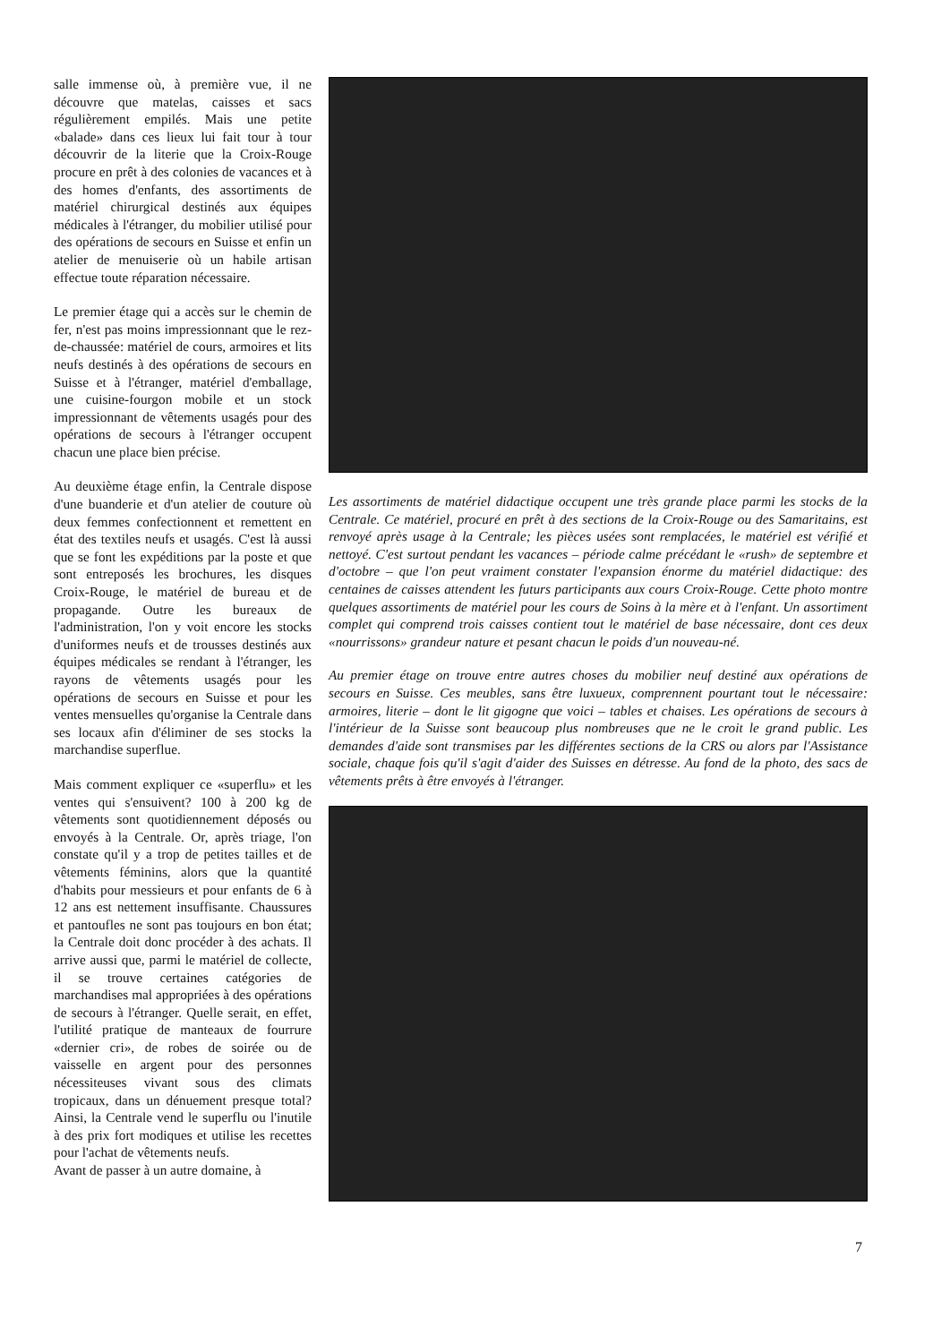salle immense où, à première vue, il ne découvre que matelas, caisses et sacs régulièrement empilés. Mais une petite «balade» dans ces lieux lui fait tour à tour découvrir de la literie que la Croix-Rouge procure en prêt à des colonies de vacances et à des homes d'enfants, des assortiments de matériel chirurgical destinés aux équipes médicales à l'étranger, du mobilier utilisé pour des opérations de secours en Suisse et enfin un atelier de menuiserie où un habile artisan effectue toute réparation nécessaire.
Le premier étage qui a accès sur le chemin de fer, n'est pas moins impressionnant que le rez-de-chaussée: matériel de cours, armoires et lits neufs destinés à des opérations de secours en Suisse et à l'étranger, matériel d'emballage, une cuisine-fourgon mobile et un stock impressionnant de vêtements usagés pour des opérations de secours à l'étranger occupent chacun une place bien précise.
Au deuxième étage enfin, la Centrale dispose d'une buanderie et d'un atelier de couture où deux femmes confectionnent et remettent en état des textiles neufs et usagés. C'est là aussi que se font les expéditions par la poste et que sont entreposés les brochures, les disques Croix-Rouge, le matériel de bureau et de propagande. Outre les bureaux de l'administration, l'on y voit encore les stocks d'uniformes neufs et de trousses destinés aux équipes médicales se rendant à l'étranger, les rayons de vêtements usagés pour les opérations de secours en Suisse et pour les ventes mensuelles qu'organise la Centrale dans ses locaux afin d'éliminer de ses stocks la marchandise superflue.
Mais comment expliquer ce «superflu» et les ventes qui s'ensuivent? 100 à 200 kg de vêtements sont quotidiennement déposés ou envoyés à la Centrale. Or, après triage, l'on constate qu'il y a trop de petites tailles et de vêtements féminins, alors que la quantité d'habits pour messieurs et pour enfants de 6 à 12 ans est nettement insuffisante. Chaussures et pantoufles ne sont pas toujours en bon état; la Centrale doit donc procéder à des achats. Il arrive aussi que, parmi le matériel de collecte, il se trouve certaines catégories de marchandises mal appropriées à des opérations de secours à l'étranger. Quelle serait, en effet, l'utilité pratique de manteaux de fourrure «dernier cri», de robes de soirée ou de vaisselle en argent pour des personnes nécessiteuses vivant sous des climats tropicaux, dans un dénuement presque total? Ainsi, la Centrale vend le superflu ou l'inutile à des prix fort modiques et utilise les recettes pour l'achat de vêtements neufs.
Avant de passer à un autre domaine, à
Les assortiments de matériel didactique occupent une très grande place parmi les stocks de la Centrale. Ce matériel, procuré en prêt à des sections de la Croix-Rouge ou des Samaritains, est renvoyé après usage à la Centrale; les pièces usées sont remplacées, le matériel est vérifié et nettoyé. C'est surtout pendant les vacances – période calme précédant le «rush» de septembre et d'octobre – que l'on peut vraiment constater l'expansion énorme du matériel didactique: des centaines de caisses attendent les futurs participants aux cours Croix-Rouge. Cette photo montre quelques assortiments de matériel pour les cours de Soins à la mère et à l'enfant. Un assortiment complet qui comprend trois caisses contient tout le matériel de base nécessaire, dont ces deux «nourrissons» grandeur nature et pesant chacun le poids d'un nouveau-né.
Au premier étage on trouve entre autres choses du mobilier neuf destiné aux opérations de secours en Suisse. Ces meubles, sans être luxueux, comprennent pourtant tout le nécessaire: armoires, literie – dont le lit gigogne que voici – tables et chaises. Les opérations de secours à l'intérieur de la Suisse sont beaucoup plus nombreuses que ne le croit le grand public. Les demandes d'aide sont transmises par les différentes sections de la CRS ou alors par l'Assistance sociale, chaque fois qu'il s'agit d'aider des Suisses en détresse. Au fond de la photo, des sacs de vêtements prêts à être envoyés à l'étranger.
7